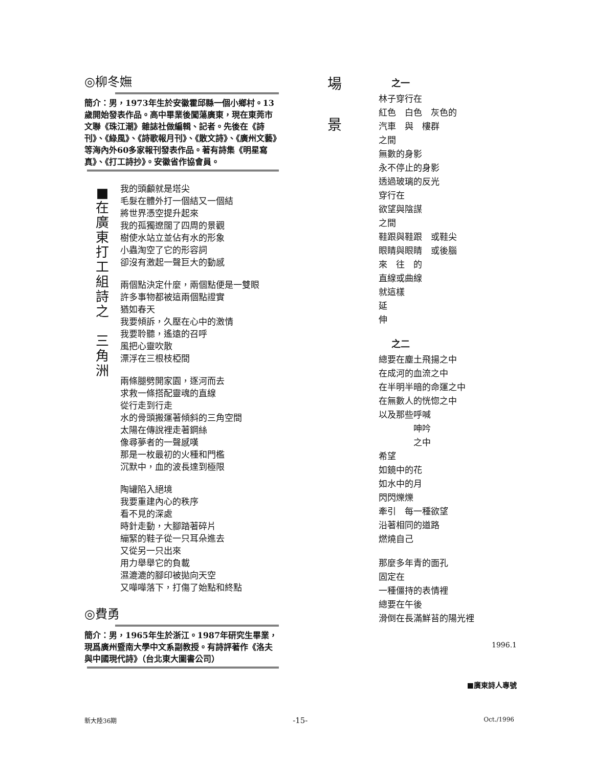◎柳冬嫵
簡介：男，1973年生於安徽霍邱縣一個小鄉村。13歲開始發表作品。高中畢業後闖蕩廣東，現在東莞市文聯《珠江潮》雜誌社做編輯、記者。先後在《詩刊》、《綠風》、《詩歌報月刊》、《散文詩》、《廣州文藝》等海內外60多家報刊發表作品。著有詩集《明星寫真》、《打工詩抄》。安徽省作協會員。
■
在
廣
東
打
工
組
詩
之
三
角
洲
我的頭顱就是塔尖
毛髮在體外打一個結又一個結
將世界憑空提升起來
我的孤獨遼闊了四周的景觀
樹使水站立並佔有水的形象
小蟲淘空了它的形容詞
卻沒有激起一聲巨大的動感
兩個點決定什麼，兩個點便是一雙眼
許多事物都被這兩個點證實
猶如春天
我要傾訴，久壓在心中的激情
我要聆聽，遙遠的召呼
風把心靈吹散
漂浮在三根枝椏間
兩條腿劈開家園，逐河而去
求救一條搭配靈魂的直線
從行走到行走
水的骨頭搬運著傾斜的三角空間
太陽在傳說裡走著鋼絲
像尋夢者的一聲感嘆
那是一枚最初的火種和門檻
沉默中，血的波長達到極限
陶罐陷入絕境
我要重建內心的秩序
看不見的深處
時針走動，大腳踏著碎片
繃緊的鞋子從一只耳朵進去
又從另一只出來
用力舉舉它的負載
濕漉漉的腳印被拋向天空
又嘩嘩落下，打傷了始點和終點
◎費勇
簡介：男，1965年生於浙江。1987年研究生畢業，現爲廣州暨南大學中文系副教授。有詩評著作《洛夫與中國現代詩》（台北東大圖書公司）
場
景
之一
林子穿行在
紅色　白色　灰色的
汽車　與　樓群
之間
無數的身影
永不停止的身影
透過玻璃的反光
穿行在
欲望與陰謀
之間
鞋跟與鞋跟　或鞋尖
眼睛與眼睛　或後腦
來　往　的
直線或曲線
就這樣
延
伸
之二
總要在塵土飛揚之中
在成河的血流之中
在半明半暗的命運之中
在無數人的恍惚之中
以及那些呼喊
　　　　呻吟
　　　　之中
希望
如鏡中的花
如水中的月
閃閃爍爍
牽引　每一種欲望
沿著相同的道路
燃燒自己
那麼多年青的面孔
固定在
一種僵持的表情裡
總要在午後
滑倒在長滿鮮苔的陽光裡
1996.1
■廣東詩人專號
新大陸36期 -15- Oct./1996